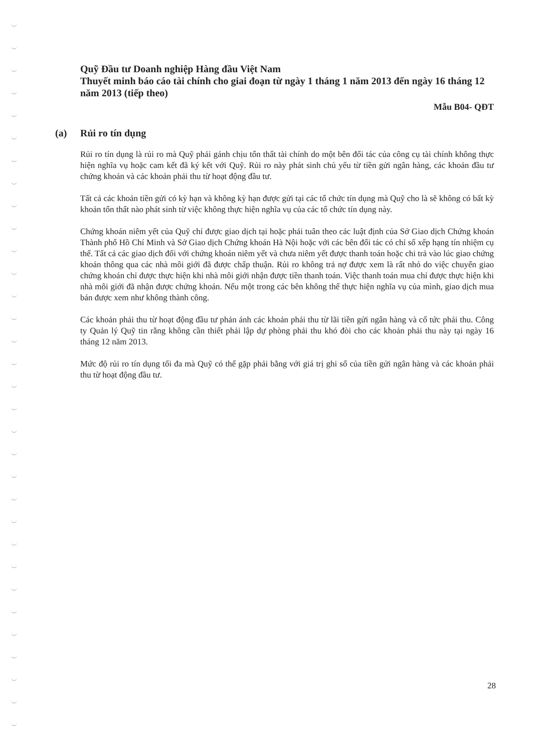Quỹ Đầu tư Doanh nghiệp Hàng đầu Việt Nam
Thuyết minh báo cáo tài chính cho giai đoạn từ ngày 1 tháng 1 năm 2013 đến ngày 16 tháng 12 năm 2013 (tiếp theo)
Mẫu B04- QĐT
(a) Rủi ro tín dụng
Rủi ro tín dụng là rủi ro mà Quỹ phải gánh chịu tổn thất tài chính do một bên đối tác của công cụ tài chính không thực hiện nghĩa vụ hoặc cam kết đã ký kết với Quỹ. Rủi ro này phát sinh chủ yếu từ tiền gửi ngân hàng, các khoản đầu tư chứng khoán và các khoản phải thu từ hoạt động đầu tư.
Tất cả các khoản tiền gửi có kỳ hạn và không kỳ hạn được gửi tại các tổ chức tín dụng mà Quỹ cho là sẽ không có bất kỳ khoản tổn thất nào phát sinh từ việc không thực hiện nghĩa vụ của các tổ chức tín dụng này.
Chứng khoán niêm yết của Quỹ chỉ được giao dịch tại hoặc phải tuân theo các luật định của Sở Giao dịch Chứng khoán Thành phố Hồ Chí Minh và Sở Giao dịch Chứng khoán Hà Nội hoặc với các bên đối tác có chỉ số xếp hạng tín nhiệm cụ thể. Tất cả các giao dịch đối với chứng khoán niêm yết và chưa niêm yết được thanh toán hoặc chi trả vào lúc giao chứng khoán thông qua các nhà môi giới đã được chấp thuận. Rủi ro không trả nợ được xem là rất nhỏ do việc chuyển giao chứng khoán chỉ được thực hiện khi nhà môi giới nhận được tiền thanh toán. Việc thanh toán mua chỉ được thực hiện khi nhà môi giới đã nhận được chứng khoán. Nếu một trong các bên không thể thực hiện nghĩa vụ của mình, giao dịch mua bán được xem như không thành công.
Các khoản phải thu từ hoạt động đầu tư phản ánh các khoản phải thu từ lãi tiền gửi ngân hàng và cổ tức phải thu. Công ty Quản lý Quỹ tin rằng không cần thiết phải lập dự phòng phải thu khó đòi cho các khoản phải thu này tại ngày 16 tháng 12 năm 2013.
Mức độ rủi ro tín dụng tối đa mà Quỹ có thể gặp phải bằng với giá trị ghi sổ của tiền gửi ngân hàng và các khoản phải thu từ hoạt động đầu tư.
28